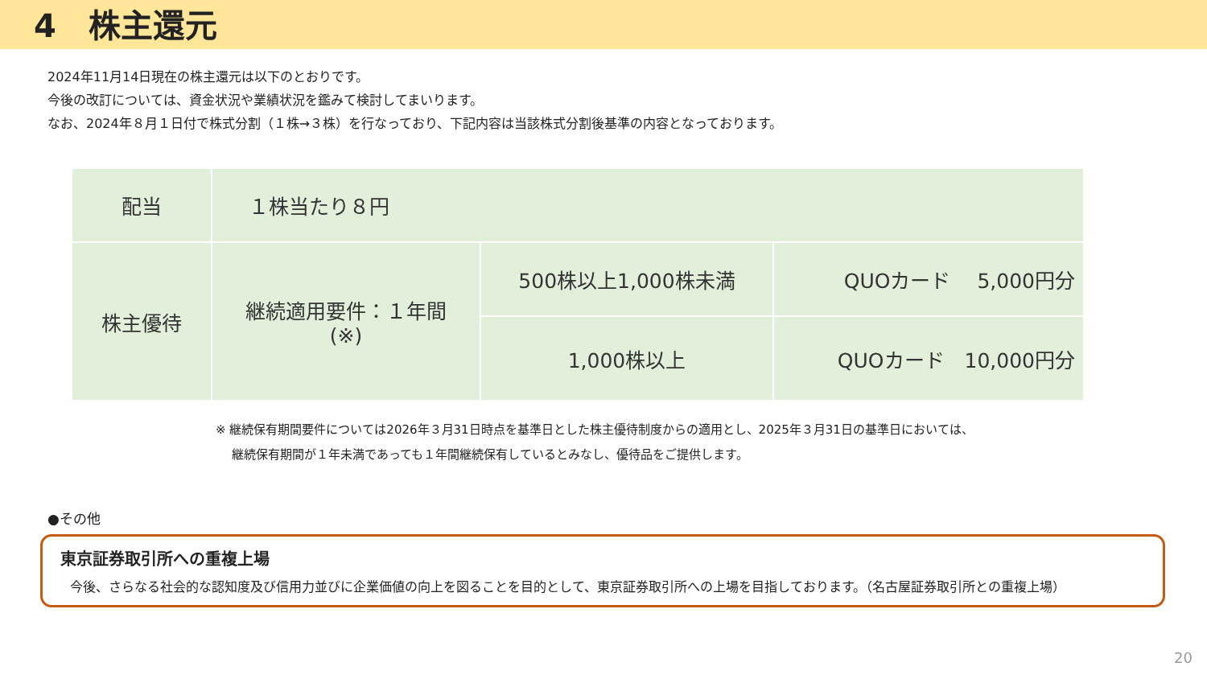4　株主還元
2024年11月14日現在の株主還元は以下のとおりです。
今後の改訂については、資金状況や業績状況を鑑みて検討してまいります。
なお、2024年８月１日付で株式分割（１株→３株）を行なっており、下記内容は当該株式分割後基準の内容となっております。
| 配当 | １株当たり８円 | | |
| 株主優待 | 継続適用要件：１年間 (※) | 500株以上1,000株未満 | QUOカード 5,000円分 |
| | | 1,000株以上 | QUOカード 10,000円分 |
※ 継続保有期間要件については2026年３月31日時点を基準日とした株主優待制度からの適用とし、2025年３月31日の基準日においては、
　 継続保有期間が１年未満であっても１年間継続保有しているとみなし、優待品をご提供します。
●その他
東京証券取引所への重複上場
今後、さらなる社会的な認知度及び信用力並びに企業価値の向上を図ることを目的として、東京証券取引所への上場を目指しております。（名古屋証券取引所との重複上場）
20